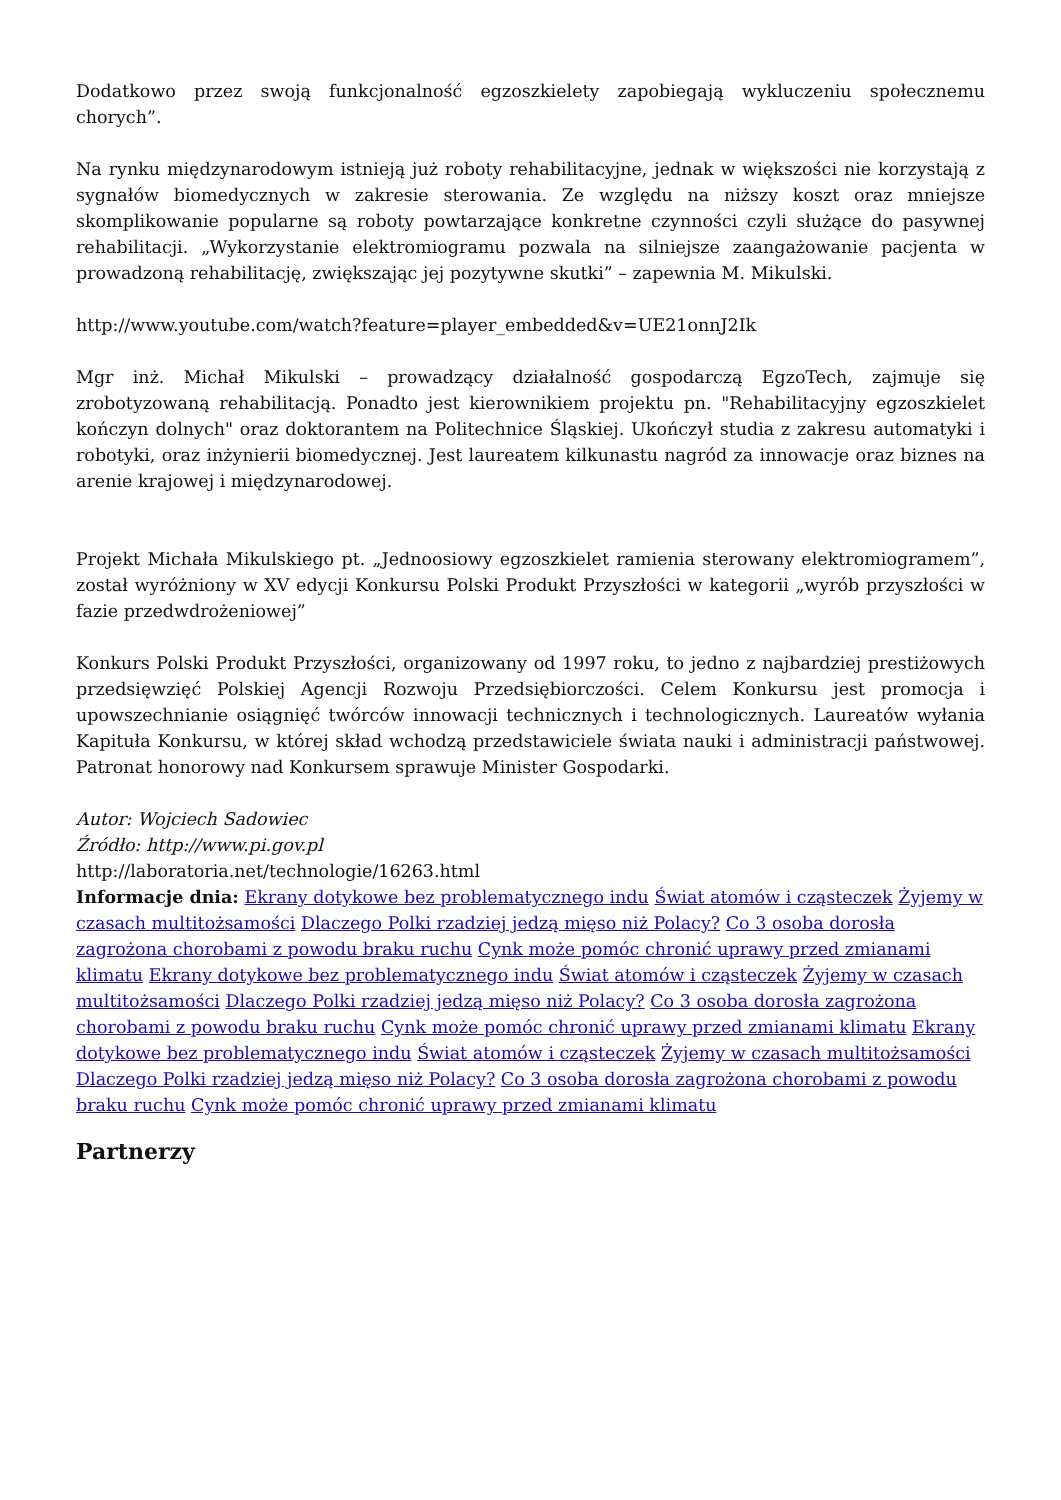Dodatkowo przez swoją funkcjonalność egzoszkielety zapobiegają wykluczeniu społecznemu chorych”.
Na rynku międzynarodowym istnieją już roboty rehabilitacyjne, jednak w większości nie korzystają z sygnałów biomedycznych w zakresie sterowania. Ze względu na niższy koszt oraz mniejsze skomplikowanie popularne są roboty powtarzające konkretne czynności czyli służące do pasywnej rehabilitacji. „Wykorzystanie elektromiogramu pozwala na silniejsze zaangażowanie pacjenta w prowadzoną rehabilitację, zwiększając jej pozytywne skutki” – zapewnia M. Mikulski.
http://www.youtube.com/watch?feature=player_embedded&v=UE21onnJ2Ik
Mgr inż. Michał Mikulski – prowadzący działalność gospodarczą EgzoTech, zajmuje się zrobotyzowaną rehabilitacją. Ponadto jest kierownikiem projektu pn. "Rehabilitacyjny egzoszkielet kończyn dolnych" oraz doktorantem na Politechnice Śląskiej. Ukończył studia z zakresu automatyki i robotyki, oraz inżynierii biomedycznej. Jest laureatem kilkunastu nagród za innowacje oraz biznes na arenie krajowej i międzynarodowej.
Projekt Michała Mikulskiego pt. „Jednoosiowy egzoszkielet ramienia sterowany elektromiogramem”, został wyróżniony w XV edycji Konkursu Polski Produkt Przyszłości w kategorii „wyrób przyszłości w fazie przedwdrożeniowej”
Konkurs Polski Produkt Przyszłości, organizowany od 1997 roku, to jedno z najbardziej prestiżowych przedsięwzięć Polskiej Agencji Rozwoju Przedsiębiorczości. Celem Konkursu jest promocja i upowszechnianie osiągnięć twórców innowacji technicznych i technologicznych. Laureatów wyłania Kapituła Konkursu, w której skład wchodzą przedstawiciele świata nauki i administracji państwowej. Patronat honorowy nad Konkursem sprawuje Minister Gospodarki.
Autor: Wojciech Sadowiec
Źródło: http://www.pi.gov.pl
http://laboratoria.net/technologie/16263.html
Informacje dnia: Ekrany dotykowe bez problematycznego indu Świat atomów i cząsteczek Żyjemy w czasach multitożsamości Dlaczego Polki rzadziej jedzą mięso niż Polacy? Co 3 osoba dorosła zagrożona chorobami z powodu braku ruchu Cynk może pomóc chronić uprawy przed zmianami klimatu Ekrany dotykowe bez problematycznego indu Świat atomów i cząsteczek Żyjemy w czasach multitożsamości Dlaczego Polki rzadziej jedzą mięso niż Polacy? Co 3 osoba dorosła zagrożona chorobami z powodu braku ruchu Cynk może pomóc chronić uprawy przed zmianami klimatu Ekrany dotykowe bez problematycznego indu Świat atomów i cząsteczek Żyjemy w czasach multitożsamości Dlaczego Polki rzadziej jedzą mięso niż Polacy? Co 3 osoba dorosła zagrożona chorobami z powodu braku ruchu Cynk może pomóc chronić uprawy przed zmianami klimatu
Partnerzy